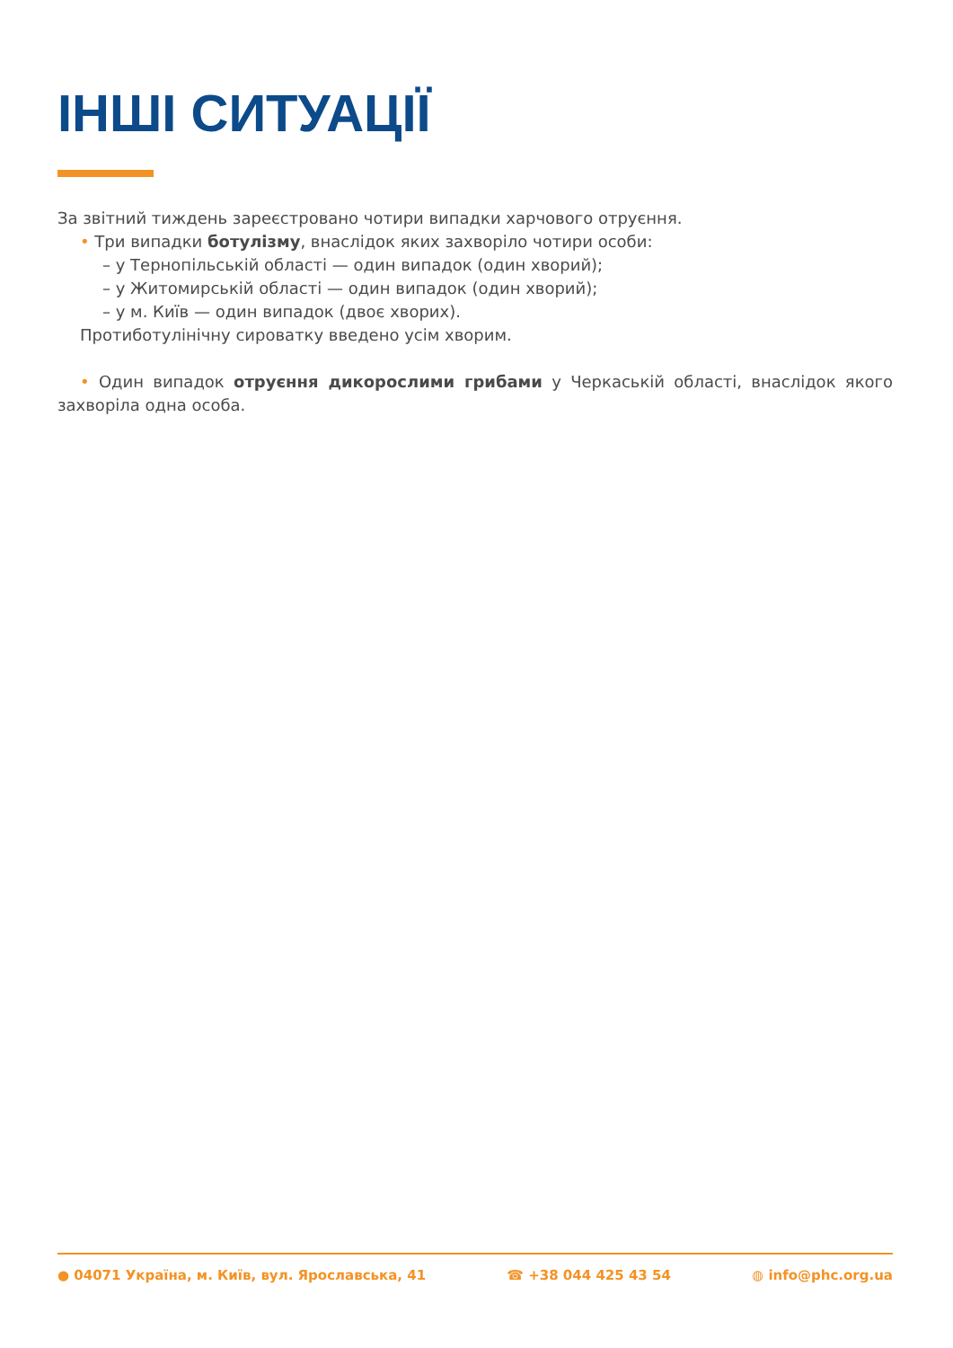ІНШІ СИТУАЦІЇ
За звітний тиждень зареєстровано чотири випадки харчового отруєння.
• Три випадки ботулізму, внаслідок яких захворіло чотири особи:
– у Тернопільській області — один випадок (один хворий);
– у Житомирській області — один випадок (один хворий);
– у м. Київ — один випадок (двоє хворих).
Протиботулінічну сироватку введено усім хворим.
• Один випадок отруєння дикорослими грибами у Черкаській області, внаслідок якого захворіла одна особа.
● 04071 Україна, м. Київ, вул. Ярославська, 41 ☎ +38 044 425 43 54 ◍ info@phc.org.ua